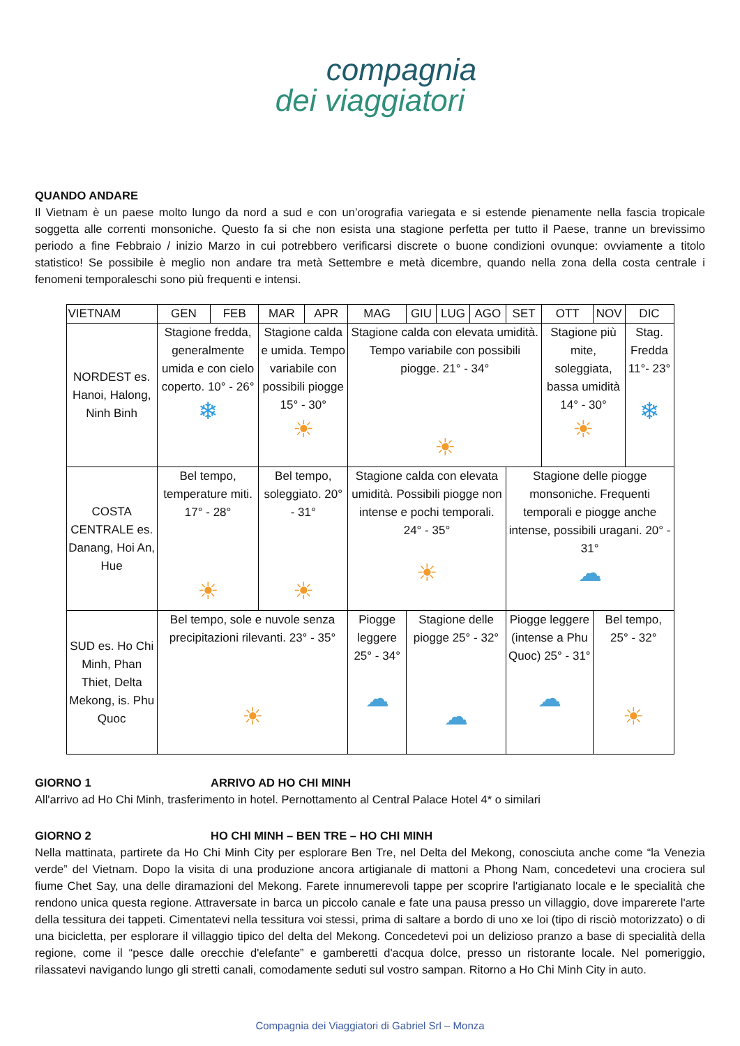compagnia
dei viaggiatori
QUANDO ANDARE
Il Vietnam è un paese molto lungo da nord a sud e con un’orografia variegata e si estende pienamente nella fascia tropicale soggetta alle correnti monsoniche. Questo fa si che non esista una stagione perfetta per tutto il Paese, tranne un brevissimo periodo a fine Febbraio / inizio Marzo in cui potrebbero verificarsi discrete o buone condizioni ovunque: ovviamente a titolo statistico! Se possibile è meglio non andare tra metà Settembre e metà dicembre, quando nella zona della costa centrale i fenomeni temporaleschi sono più frequenti e intensi.
| VIETNAM | GEN | FEB | MAR | APR | MAG | GIU | LUG | AGO | SET | OTT | NOV | DIC |
| --- | --- | --- | --- | --- | --- | --- | --- | --- | --- | --- | --- | --- |
| NORDEST es. Hanoi, Halong, Ninh Binh | Stagione fredda, generalmente umida e con cielo coperto. 10° - 26° ❄ | | Stagione calda e umida. Tempo variabile con possibili piogge 15° - 30° ☀ | | Stagione calda con elevata umidità. Tempo variabile con possibili piogge. 21° - 34° ☀ | | | | | Stagione più mite, soleggiata, bassa umidità 14° - 30° ☀ | | Stag. Fredda 11°- 23° ❄ |
| COSTA CENTRALE es. Danang, Hoi An, Hue | Bel tempo, temperature miti. 17° - 28° ☀ | | Bel tempo, soleggiato. 20° - 31° ☀ | | Stagione calda con elevata umidità. Possibili piogge non intense e pochi temporali. 24° - 35° ☀ | | | | Stagione delle piogge monsoniche. Frequenti temporali e piogge anche intense, possibili uragani. 20° - 31° ☁ | | | |
| SUD es. Ho Chi Minh, Phan Thiet, Delta Mekong, is. Phu Quoc | Bel tempo, sole e nuvole senza precipitazioni rilevanti. 23° - 35° ☀ | | | | Piogge leggere 25° - 34° ☁ | Stagione delle piogge 25° - 32° ☁ | | | Piogge leggere (intense a Phu Quoc) 25° - 31° ☁ | | Bel tempo, 25° - 32° ☀ | |
GIORNO 1 ARRIVO AD HO CHI MINH
All'arrivo ad Ho Chi Minh, trasferimento in hotel. Pernottamento al Central Palace Hotel 4* o similari
GIORNO 2 HO CHI MINH – BEN TRE – HO CHI MINH
Nella mattinata, partirete da Ho Chi Minh City per esplorare Ben Tre, nel Delta del Mekong, conosciuta anche come “la Venezia verde” del Vietnam. Dopo la visita di una produzione ancora artigianale di mattoni a Phong Nam, concedetevi una crociera sul fiume Chet Say, una delle diramazioni del Mekong. Farete innumerevoli tappe per scoprire l'artigianato locale e le specialità che rendono unica questa regione. Attraversate in barca un piccolo canale e fate una pausa presso un villaggio, dove imparerete l'arte della tessitura dei tappeti. Cimentatevi nella tessitura voi stessi, prima di saltare a bordo di uno xe loi (tipo di risciò motorizzato) o di una bicicletta, per esplorare il villaggio tipico del delta del Mekong. Concedetevi poi un delizioso pranzo a base di specialità della regione, come il “pesce dalle orecchie d'elefante” e gamberetti d'acqua dolce, presso un ristorante locale. Nel pomeriggio, rilassatevi navigando lungo gli stretti canali, comodamente seduti sul vostro sampan. Ritorno a Ho Chi Minh City in auto.
Compagnia dei Viaggiatori di Gabriel Srl – Monza